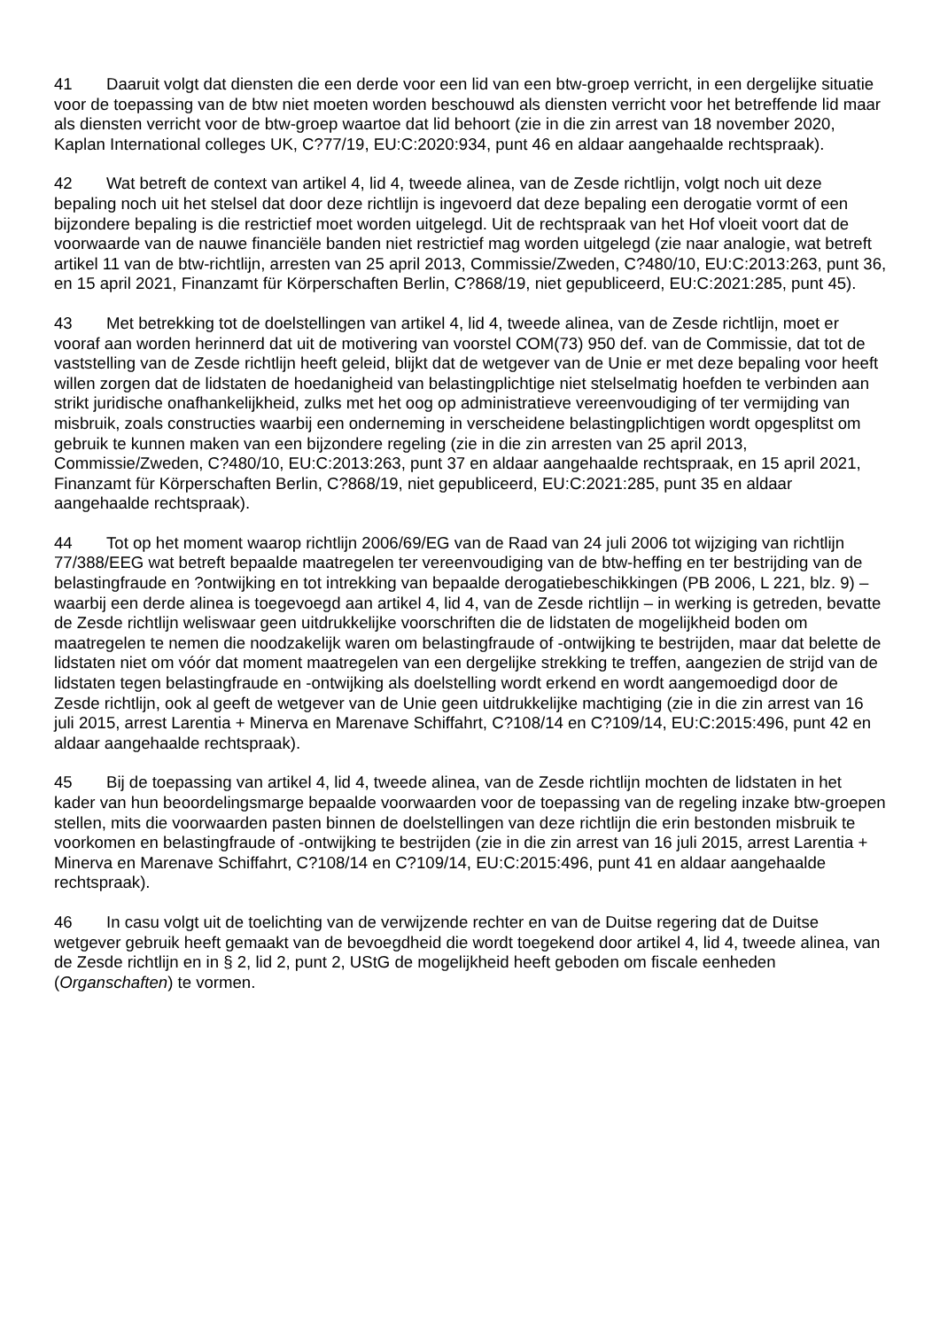41 Daaruit volgt dat diensten die een derde voor een lid van een btw-groep verricht, in een dergelijke situatie voor de toepassing van de btw niet moeten worden beschouwd als diensten verricht voor het betreffende lid maar als diensten verricht voor de btw-groep waartoe dat lid behoort (zie in die zin arrest van 18 november 2020, Kaplan International colleges UK, C?77/19, EU:C:2020:934, punt 46 en aldaar aangehaalde rechtspraak).
42 Wat betreft de context van artikel 4, lid 4, tweede alinea, van de Zesde richtlijn, volgt noch uit deze bepaling noch uit het stelsel dat door deze richtlijn is ingevoerd dat deze bepaling een derogatie vormt of een bijzondere bepaling is die restrictief moet worden uitgelegd. Uit de rechtspraak van het Hof vloeit voort dat de voorwaarde van de nauwe financiële banden niet restrictief mag worden uitgelegd (zie naar analogie, wat betreft artikel 11 van de btw-richtlijn, arresten van 25 april 2013, Commissie/Zweden, C?480/10, EU:C:2013:263, punt 36, en 15 april 2021, Finanzamt für Körperschaften Berlin, C?868/19, niet gepubliceerd, EU:C:2021:285, punt 45).
43 Met betrekking tot de doelstellingen van artikel 4, lid 4, tweede alinea, van de Zesde richtlijn, moet er vooraf aan worden herinnerd dat uit de motivering van voorstel COM(73) 950 def. van de Commissie, dat tot de vaststelling van de Zesde richtlijn heeft geleid, blijkt dat de wetgever van de Unie er met deze bepaling voor heeft willen zorgen dat de lidstaten de hoedanigheid van belastingplichtige niet stelselmatig hoefden te verbinden aan strikt juridische onafhankelijkheid, zulks met het oog op administratieve vereenvoudiging of ter vermijding van misbruik, zoals constructies waarbij een onderneming in verscheidene belastingplichtigen wordt opgesplitst om gebruik te kunnen maken van een bijzondere regeling (zie in die zin arresten van 25 april 2013, Commissie/Zweden, C?480/10, EU:C:2013:263, punt 37 en aldaar aangehaalde rechtspraak, en 15 april 2021, Finanzamt für Körperschaften Berlin, C?868/19, niet gepubliceerd, EU:C:2021:285, punt 35 en aldaar aangehaalde rechtspraak).
44 Tot op het moment waarop richtlijn 2006/69/EG van de Raad van 24 juli 2006 tot wijziging van richtlijn 77/388/EEG wat betreft bepaalde maatregelen ter vereenvoudiging van de btw-heffing en ter bestrijding van de belastingfraude en ?ontwijking en tot intrekking van bepaalde derogatiebeschikkingen (PB 2006, L 221, blz. 9) – waarbij een derde alinea is toegevoegd aan artikel 4, lid 4, van de Zesde richtlijn – in werking is getreden, bevatte de Zesde richtlijn weliswaar geen uitdrukkelijke voorschriften die de lidstaten de mogelijkheid boden om maatregelen te nemen die noodzakelijk waren om belastingfraude of -ontwijking te bestrijden, maar dat belette de lidstaten niet om vóór dat moment maatregelen van een dergelijke strekking te treffen, aangezien de strijd van de lidstaten tegen belastingfraude en -ontwijking als doelstelling wordt erkend en wordt aangemoedigd door de Zesde richtlijn, ook al geeft de wetgever van de Unie geen uitdrukkelijke machtiging (zie in die zin arrest van 16 juli 2015, arrest Larentia + Minerva en Marenave Schiffahrt, C?108/14 en C?109/14, EU:C:2015:496, punt 42 en aldaar aangehaalde rechtspraak).
45 Bij de toepassing van artikel 4, lid 4, tweede alinea, van de Zesde richtlijn mochten de lidstaten in het kader van hun beoordelingsmarge bepaalde voorwaarden voor de toepassing van de regeling inzake btw-groepen stellen, mits die voorwaarden pasten binnen de doelstellingen van deze richtlijn die erin bestonden misbruik te voorkomen en belastingfraude of -ontwijking te bestrijden (zie in die zin arrest van 16 juli 2015, arrest Larentia + Minerva en Marenave Schiffahrt, C?108/14 en C?109/14, EU:C:2015:496, punt 41 en aldaar aangehaalde rechtspraak).
46 In casu volgt uit de toelichting van de verwijzende rechter en van de Duitse regering dat de Duitse wetgever gebruik heeft gemaakt van de bevoegdheid die wordt toegekend door artikel 4, lid 4, tweede alinea, van de Zesde richtlijn en in § 2, lid 2, punt 2, UStG de mogelijkheid heeft geboden om fiscale eenheden (Organschaften) te vormen.